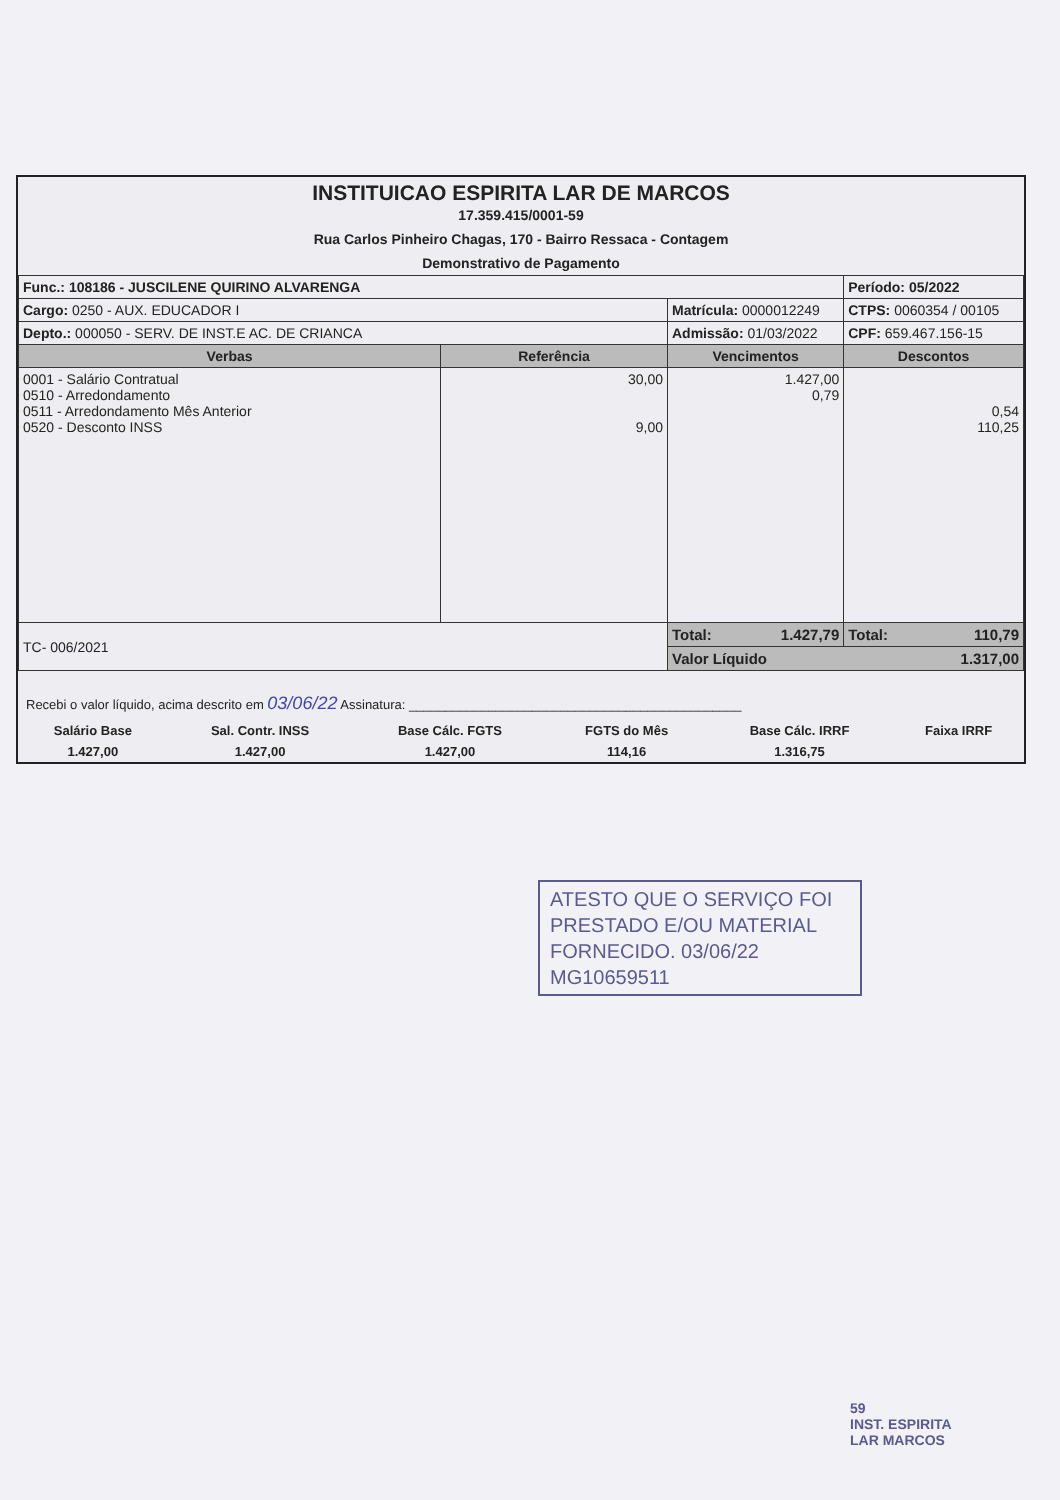INSTITUICAO ESPIRITA LAR DE MARCOS
17.359.415/0001-59
Rua Carlos Pinheiro Chagas, 170 - Bairro Ressaca - Contagem
Demonstrativo de Pagamento
| Func.: 108186 - JUSCILENE QUIRINO ALVARENGA | | | Período: 05/2022 |
| Cargo: 0250 - AUX. EDUCADOR I | | Matrícula: 0000012249 | CTPS: 0060354 / 00105 |
| Depto.: 000050 - SERV. DE INST.E AC. DE CRIANCA | | Admissão: 01/03/2022 | CPF: 659.467.156-15 |
| Verbas | Referência | Vencimentos | Descontos |
| 0001 - Salário Contratual 0510 - Arredondamento 0511 - Arredondamento Mês Anterior 0520 - Desconto INSS | 30,00 9,00 | 1.427,00 0,79 | 0,54 110,25 |
| TC- 006/2021 | | Total: 1.427,79 | Total: 110,79 |
| | | Valor Líquido 1.317,00 | |
Recebi o valor líquido, acima descrito em 03/06/22 Assinatura: ______________________________________________
| Salário Base | Sal. Contr. INSS | Base Cálc. FGTS | FGTS do Mês | Base Cálc. IRRF | Faixa IRRF |
| 1.427,00 | 1.427,00 | 1.427,00 | 114,16 | 1.316,75 | |
ATESTO QUE O SERVIÇO FOI PRESTADO E/OU MATERIAL FORNECIDO. 03/06/22
MG10659511
59
INST. ESPIRITA
LAR MARCOS